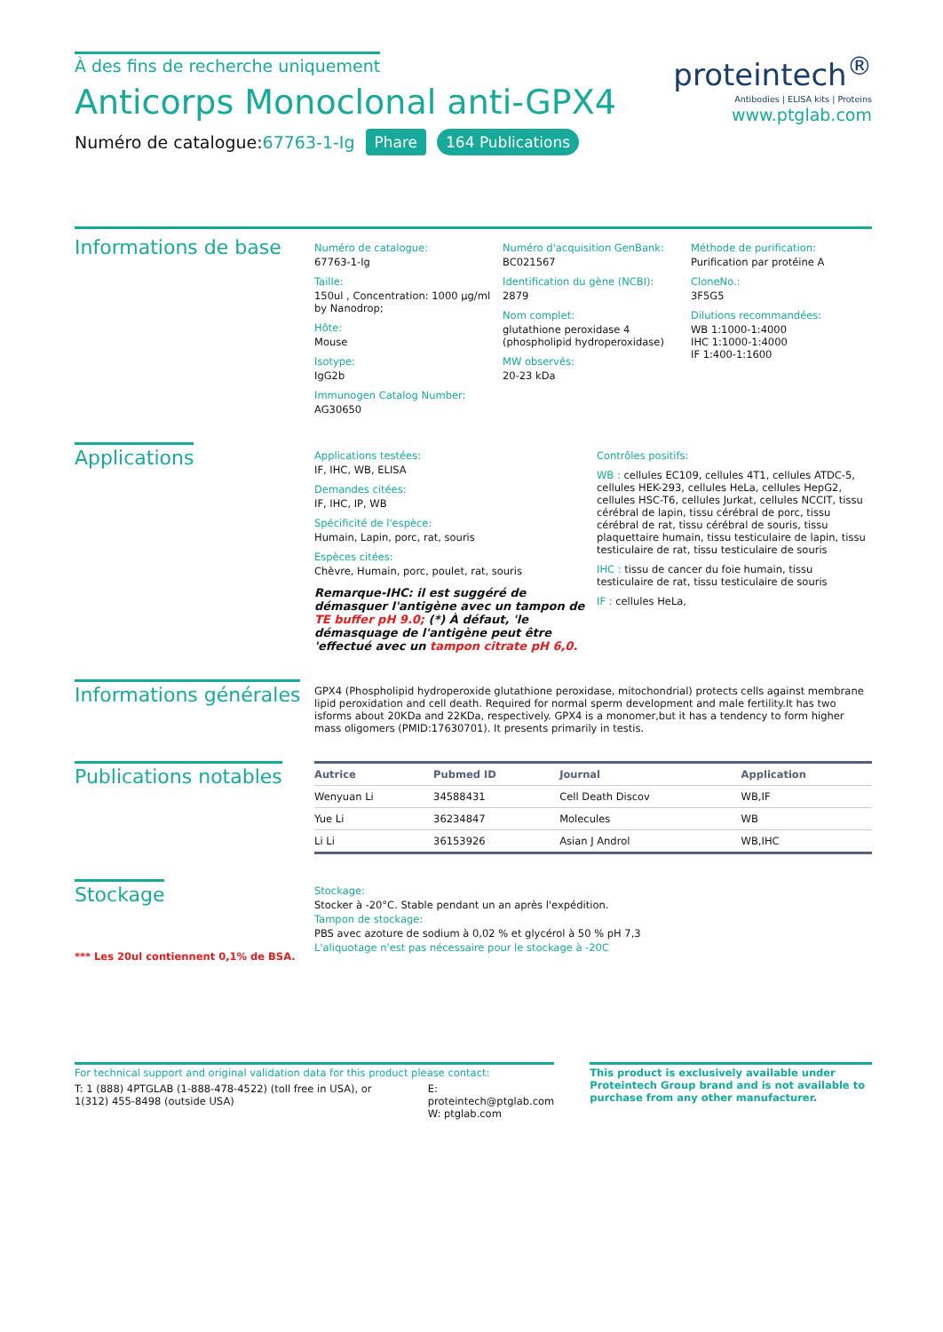À des fins de recherche uniquement
Anticorps Monoclonal anti-GPX4
Numéro de catalogue:67763-1-Ig Phare 164 Publications
proteintech<sup>®</sup>
Antibodies | ELISA kits | Proteins
www.ptglab.com
Informations de base
Numéro de catalogue:
67763-1-Ig
Taille:
150ul , Concentration: 1000 μg/ml by Nanodrop;
Hôte:
Mouse
Isotype:
IgG2b
Immunogen Catalog Number:
AG30650
Numéro d'acquisition GenBank:
BC021567
Identification du gène (NCBI):
2879
Nom complet:
glutathione peroxidase 4 (phospholipid hydroperoxidase)
MW observés:
20-23 kDa
Méthode de purification:
Purification par protéine A
CloneNo.:
3F5G5
Dilutions recommandées:
WB 1:1000-1:4000
IHC 1:1000-1:4000
IF 1:400-1:1600
Applications
Applications testées:
IF, IHC, WB, ELISA
Demandes citées:
IF, IHC, IP, WB
Spécificité de l'espèce:
Humain, Lapin, porc, rat, souris
Espèces citées:
Chèvre, Humain, porc, poulet, rat, souris
Remarque-IHC: il est suggéré de démasquer l'antigène avec un tampon de TE buffer pH 9.0; (*) À défaut, 'le démasquage de l'antigène peut être 'effectué avec un tampon citrate pH 6,0.
Contrôles positifs:
WB : cellules EC109, cellules 4T1, cellules ATDC-5, cellules HEK-293, cellules HeLa, cellules HepG2, cellules HSC-T6, cellules Jurkat, cellules NCCIT, tissu cérébral de lapin, tissu cérébral de porc, tissu cérébral de rat, tissu cérébral de souris, tissu plaquettaire humain, tissu testiculaire de lapin, tissu testiculaire de rat, tissu testiculaire de souris
IHC : tissu de cancer du foie humain, tissu testiculaire de rat, tissu testiculaire de souris
IF : cellules HeLa,
Informations générales
GPX4 (Phospholipid hydroperoxide glutathione peroxidase, mitochondrial) protects cells against membrane lipid peroxidation and cell death. Required for normal sperm development and male fertility.It has two isforms about 20KDa and 22KDa, respectively. GPX4 is a monomer,but it has a tendency to form higher mass oligomers (PMID:17630701). It presents primarily in testis.
Publications notables
| Autrice | Pubmed ID | Journal | Application |
| --- | --- | --- | --- |
| Wenyuan Li | 34588431 | Cell Death Discov | WB,IF |
| Yue Li | 36234847 | Molecules | WB |
| Li Li | 36153926 | Asian J Androl | WB,IHC |
Stockage
*** Les 20ul contiennent 0,1% de BSA.
Stockage:
Stocker à -20°C. Stable pendant un an après l'expédition.
Tampon de stockage:
PBS avec azoture de sodium à 0,02 % et glycérol à 50 % pH 7,3
L'aliquotage n'est pas nécessaire pour le stockage à -20C
For technical support and original validation data for this product please contact:
T: 1 (888) 4PTGLAB (1-888-478-4522) (toll free in USA), or 1(312) 455-8498 (outside USA)
E: proteintech@ptglab.com
W: ptglab.com
This product is exclusively available under Proteintech Group brand and is not available to purchase from any other manufacturer.